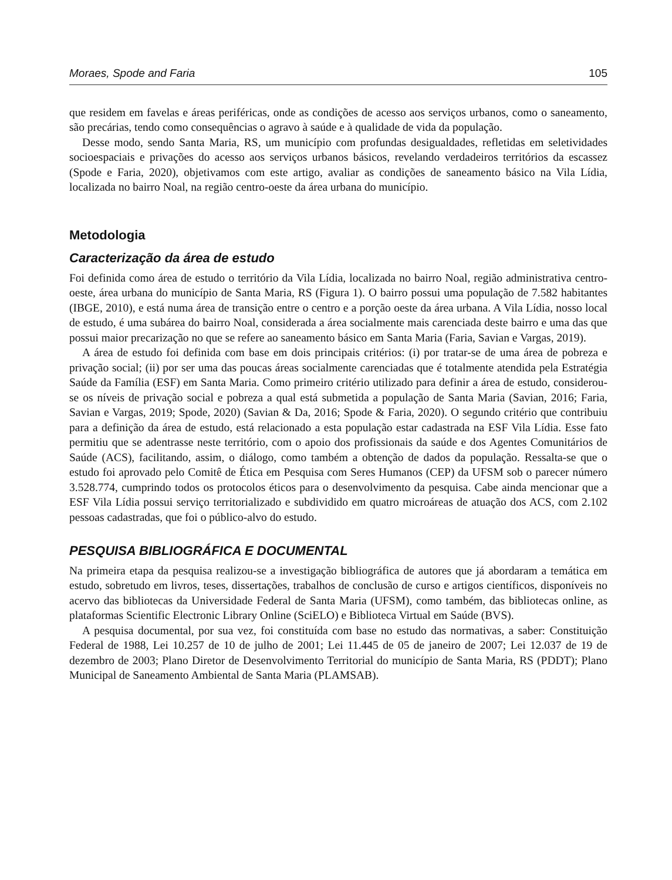Moraes, Spode and Faria 105
que residem em favelas e áreas periféricas, onde as condições de acesso aos serviços urbanos, como o saneamento, são precárias, tendo como consequências o agravo à saúde e à qualidade de vida da população.
Desse modo, sendo Santa Maria, RS, um município com profundas desigualdades, refletidas em seletividades socioespaciais e privações do acesso aos serviços urbanos básicos, revelando verdadeiros territórios da escassez (Spode e Faria, 2020), objetivamos com este artigo, avaliar as condições de saneamento básico na Vila Lídia, localizada no bairro Noal, na região centro-oeste da área urbana do município.
Metodologia
Caracterização da área de estudo
Foi definida como área de estudo o território da Vila Lídia, localizada no bairro Noal, região administrativa centro-oeste, área urbana do município de Santa Maria, RS (Figura 1). O bairro possui uma população de 7.582 habitantes (IBGE, 2010), e está numa área de transição entre o centro e a porção oeste da área urbana. A Vila Lídia, nosso local de estudo, é uma subárea do bairro Noal, considerada a área socialmente mais carenciada deste bairro e uma das que possui maior precarização no que se refere ao saneamento básico em Santa Maria (Faria, Savian e Vargas, 2019).
A área de estudo foi definida com base em dois principais critérios: (i) por tratar-se de uma área de pobreza e privação social; (ii) por ser uma das poucas áreas socialmente carenciadas que é totalmente atendida pela Estratégia Saúde da Família (ESF) em Santa Maria. Como primeiro critério utilizado para definir a área de estudo, considerou-se os níveis de privação social e pobreza a qual está submetida a população de Santa Maria (Savian, 2016; Faria, Savian e Vargas, 2019; Spode, 2020) (Savian & Da, 2016; Spode & Faria, 2020). O segundo critério que contribuiu para a definição da área de estudo, está relacionado a esta população estar cadastrada na ESF Vila Lídia. Esse fato permitiu que se adentrasse neste território, com o apoio dos profissionais da saúde e dos Agentes Comunitários de Saúde (ACS), facilitando, assim, o diálogo, como também a obtenção de dados da população. Ressalta-se que o estudo foi aprovado pelo Comitê de Ética em Pesquisa com Seres Humanos (CEP) da UFSM sob o parecer número 3.528.774, cumprindo todos os protocolos éticos para o desenvolvimento da pesquisa. Cabe ainda mencionar que a ESF Vila Lídia possui serviço territorializado e subdividido em quatro microáreas de atuação dos ACS, com 2.102 pessoas cadastradas, que foi o público-alvo do estudo.
PESQUISA BIBLIOGRÁFICA E DOCUMENTAL
Na primeira etapa da pesquisa realizou-se a investigação bibliográfica de autores que já abordaram a temática em estudo, sobretudo em livros, teses, dissertações, trabalhos de conclusão de curso e artigos científicos, disponíveis no acervo das bibliotecas da Universidade Federal de Santa Maria (UFSM), como também, das bibliotecas online, as plataformas Scientific Electronic Library Online (SciELO) e Biblioteca Virtual em Saúde (BVS).
A pesquisa documental, por sua vez, foi constituída com base no estudo das normativas, a saber: Constituição Federal de 1988, Lei 10.257 de 10 de julho de 2001; Lei 11.445 de 05 de janeiro de 2007; Lei 12.037 de 19 de dezembro de 2003; Plano Diretor de Desenvolvimento Territorial do município de Santa Maria, RS (PDDT); Plano Municipal de Saneamento Ambiental de Santa Maria (PLAMSAB).